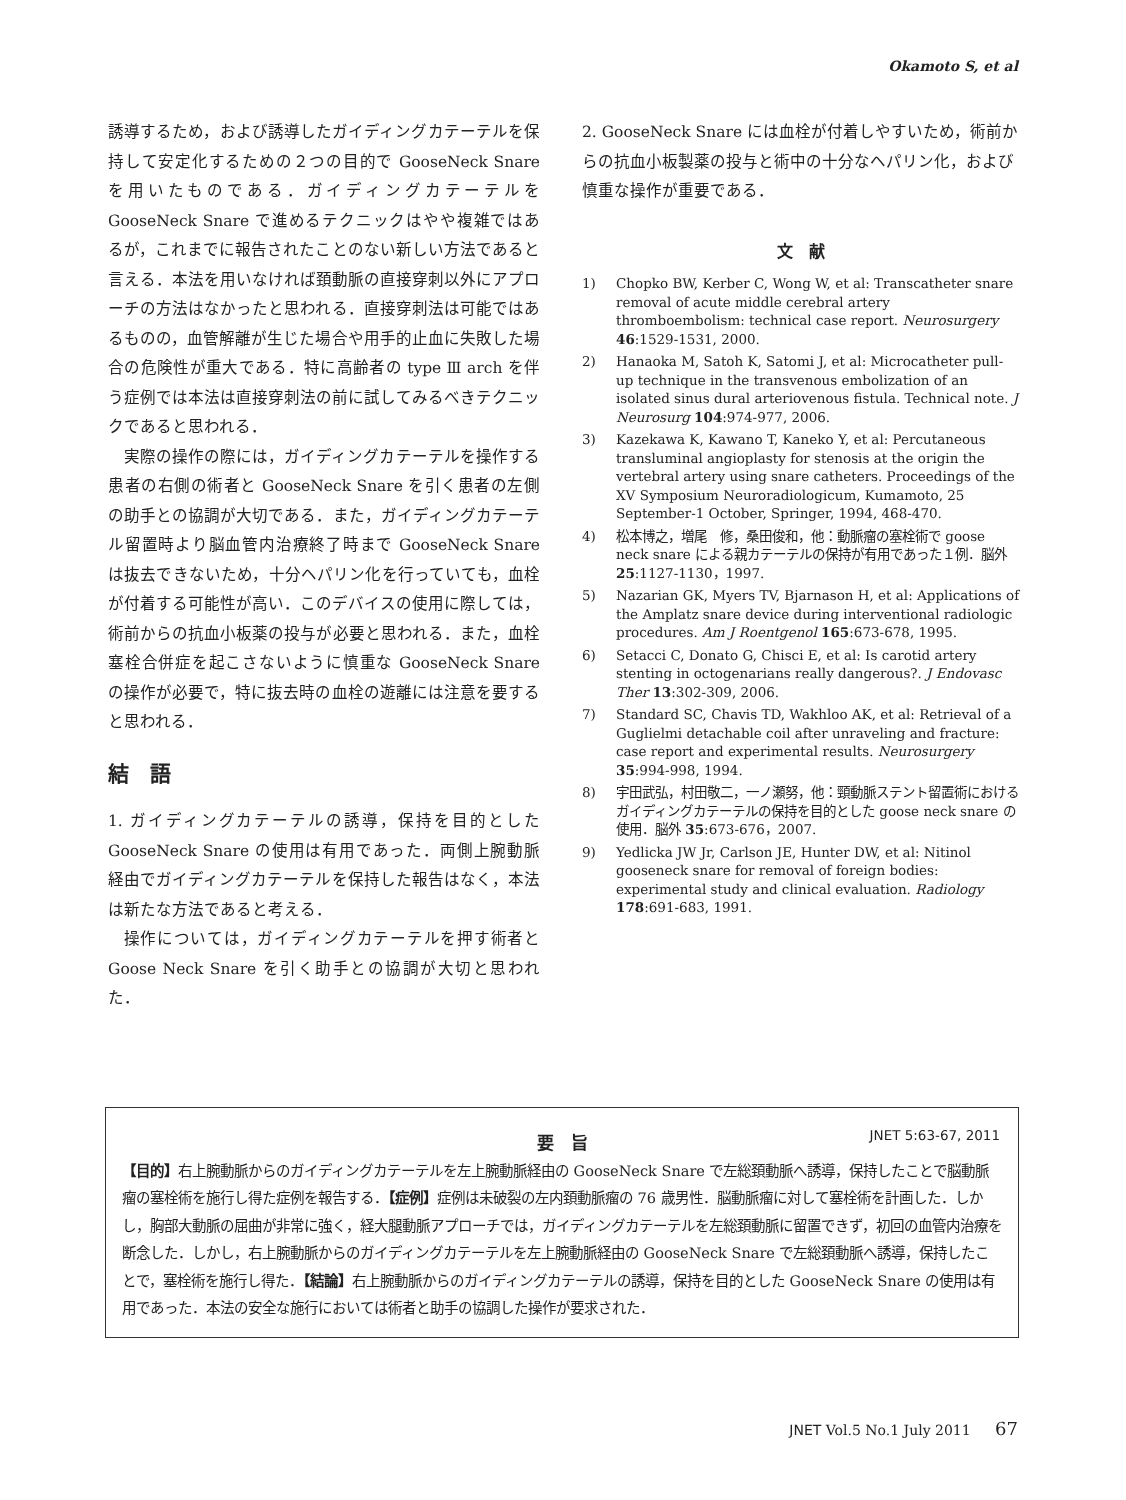Okamoto S, et al
誘導するため，および誘導したガイディングカテーテルを保持して安定化するための２つの目的で GooseNeck Snare を用いたものである．ガイディングカテーテルを GooseNeck Snare で進めるテクニックはやや複雑ではあるが，これまでに報告されたことのない新しい方法であると言える．本法を用いなければ頚動脈の直接穿刺以外にアプローチの方法はなかったと思われる．直接穿刺法は可能ではあるものの，血管解離が生じた場合や用手的止血に失敗した場合の危険性が重大である．特に高齢者の type Ⅲ arch を伴う症例では本法は直接穿刺法の前に試してみるべきテクニックであると思われる．
実際の操作の際には，ガイディングカテーテルを操作する患者の右側の術者と GooseNeck Snare を引く患者の左側の助手との協調が大切である．また，ガイディングカテーテル留置時より脳血管内治療終了時まで GooseNeck Snare は抜去できないため，十分ヘパリン化を行っていても，血栓が付着する可能性が高い．このデバイスの使用に際しては，術前からの抗血小板薬の投与が必要と思われる．また，血栓塞栓合併症を起こさないように慎重な GooseNeck Snare の操作が必要で，特に抜去時の血栓の遊離には注意を要すると思われる．
結　語
1. ガイディングカテーテルの誘導，保持を目的とした GooseNeck Snare の使用は有用であった．両側上腕動脈経由でガイディングカテーテルを保持した報告はなく，本法は新たな方法であると考える．
操作については，ガイディングカテーテルを押す術者と Goose Neck Snare を引く助手との協調が大切と思われた．
2. GooseNeck Snare には血栓が付着しやすいため，術前からの抗血小板製薬の投与と術中の十分なヘパリン化，および慎重な操作が重要である．
文　献
1) Chopko BW, Kerber C, Wong W, et al: Transcatheter snare removal of acute middle cerebral artery thromboembolism: technical case report. Neurosurgery 46:1529-1531, 2000.
2) Hanaoka M, Satoh K, Satomi J, et al: Microcatheter pull-up technique in the transvenous embolization of an isolated sinus dural arteriovenous fistula. Technical note. J Neurosurg 104:974-977, 2006.
3) Kazekawa K, Kawano T, Kaneko Y, et al: Percutaneous transluminal angioplasty for stenosis at the origin the vertebral artery using snare catheters. Proceedings of the XV Symposium Neuroradiologicum, Kumamoto, 25 September-1 October, Springer, 1994, 468-470.
4) 松本博之，増尾　修，桑田俊和，他：動脈瘤の塞栓術で goose neck snare による親カテーテルの保持が有用であった１例．脳外 25:1127-1130，1997.
5) Nazarian GK, Myers TV, Bjarnason H, et al: Applications of the Amplatz snare device during interventional radiologic procedures. Am J Roentgenol 165:673-678, 1995.
6) Setacci C, Donato G, Chisci E, et al: Is carotid artery stenting in octogenarians really dangerous?. J Endovasc Ther 13:302-309, 2006.
7) Standard SC, Chavis TD, Wakhloo AK, et al: Retrieval of a Guglielmi detachable coil after unraveling and fracture: case report and experimental results. Neurosurgery 35:994-998, 1994.
8) 宇田武弘，村田敬二，一ノ瀬努，他：頸動脈ステント留置術におけるガイディングカテーテルの保持を目的とした goose neck snare の使用．脳外 35:673-676，2007.
9) Yedlicka JW Jr, Carlson JE, Hunter DW, et al: Nitinol gooseneck snare for removal of foreign bodies: experimental study and clinical evaluation. Radiology 178:691-683, 1991.
JNET 5:63-67, 2011
要　旨
【目的】右上腕動脈からのガイディングカテーテルを左上腕動脈経由の GooseNeck Snare で左総頚動脈へ誘導，保持したことで脳動脈瘤の塞栓術を施行し得た症例を報告する．【症例】症例は未破裂の左内頚動脈瘤の 76 歳男性．脳動脈瘤に対して塞栓術を計画した．しかし，胸部大動脈の屈曲が非常に強く，経大腿動脈アプローチでは，ガイディングカテーテルを左総頚動脈に留置できず，初回の血管内治療を断念した．しかし，右上腕動脈からのガイディングカテーテルを左上腕動脈経由の GooseNeck Snare で左総頚動脈へ誘導，保持したことで，塞栓術を施行し得た．【結論】右上腕動脈からのガイディングカテーテルの誘導，保持を目的とした GooseNeck Snare の使用は有用であった．本法の安全な施行においては術者と助手の協調した操作が要求された．
JNET Vol.5 No.1 July 2011 67